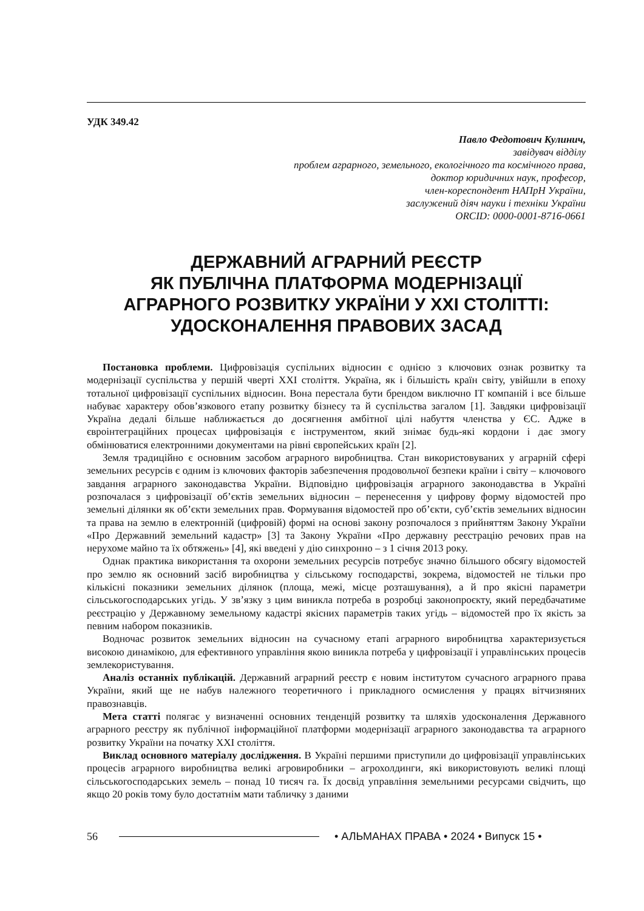УДК 349.42
Павло Федотович Кулинич,
завідувач відділу
проблем аграрного, земельного, екологічного та космічного права,
доктор юридичних наук, професор,
член-кореспондент НАПрН України,
заслужений діяч науки і техніки України
ORCID: 0000-0001-8716-0661
ДЕРЖАВНИЙ АГРАРНИЙ РЕЄСТР
ЯК ПУБЛІЧНА ПЛАТФОРМА МОДЕРНІЗАЦІЇ
АГРАРНОГО РОЗВИТКУ УКРАЇНИ У XXI СТОЛІТТІ:
УДОСКОНАЛЕННЯ ПРАВОВИХ ЗАСАД
Постановка проблеми. Цифровізація суспільних відносин є однією з ключових ознак розвитку та модернізації суспільства у першій чверті XXI століття. Україна, як і більшість країн світу, увійшли в епоху тотальної цифровізації суспільних відносин. Вона перестала бути брендом виключно IT компаній і все більше набуває характеру обов’язкового етапу розвитку бізнесу та й суспільства загалом [1]. Завдяки цифровізації Україна дедалі більше наближається до досягнення амбітної цілі набуття членства у ЄС. Адже в євроінтеграційних процесах цифровізація є інструментом, який знімає будь-які кордони і дає змогу обмінюватися електронними документами на рівні європейських країн [2].
Земля традиційно є основним засобом аграрного виробництва. Стан використовуваних у аграрній сфері земельних ресурсів є одним із ключових факторів забезпечення продовольчої безпеки країни і світу – ключового завдання аграрного законодавства України. Відповідно цифровізація аграрного законодавства в Україні розпочалася з цифровізації об’єктів земельних відносин – перенесення у цифрову форму відомостей про земельні ділянки як об’єкти земельних прав. Формування відомостей про об’єкти, суб’єктів земельних відносин та права на землю в електронній (цифровій) формі на основі закону розпочалося з прийняттям Закону України «Про Державний земельний кадастр» [3] та Закону України «Про державну реєстрацію речових прав на нерухоме майно та їх обтяжень» [4], які введені у дію синхронно – з 1 січня 2013 року.
Однак практика використання та охорони земельних ресурсів потребує значно більшого обсягу відомостей про землю як основний засіб виробництва у сільському господарстві, зокрема, відомостей не тільки про кількісні показники земельних ділянок (площа, межі, місце розташування), а й про якісні параметри сільськогосподарських угідь. У зв’язку з цим виникла потреба в розробці законопроєкту, який передбачатиме реєстрацію у Державному земельному кадастрі якісних параметрів таких угідь – відомостей про їх якість за певним набором показників.
Водночас розвиток земельних відносин на сучасному етапі аграрного виробництва характеризується високою динамікою, для ефективного управління якою виникла потреба у цифровізації і управлінських процесів землекористування.
Аналіз останніх публікацій. Державний аграрний реєстр є новим інститутом сучасного аграрного права України, який ще не набув належного теоретичного і прикладного осмислення у працях вітчизняних правознавців.
Мета статті полягає у визначенні основних тенденцій розвитку та шляхів удосконалення Державного аграрного реєстру як публічної інформаційної платформи модернізації аграрного законодавства та аграрного розвитку України на початку XXI століття.
Виклад основного матеріалу дослідження. В Україні першими приступили до цифровізації управлінських процесів аграрного виробництва великі агровиробники – агрохолдинги, які використовують великі площі сільськогосподарських земель – понад 10 тисяч га. Їх досвід управління земельними ресурсами свідчить, що якщо 20 років тому було достатнім мати табличку з даними
56 • АЛЬМАНАХ ПРАВА • 2024 • Випуск 15 •